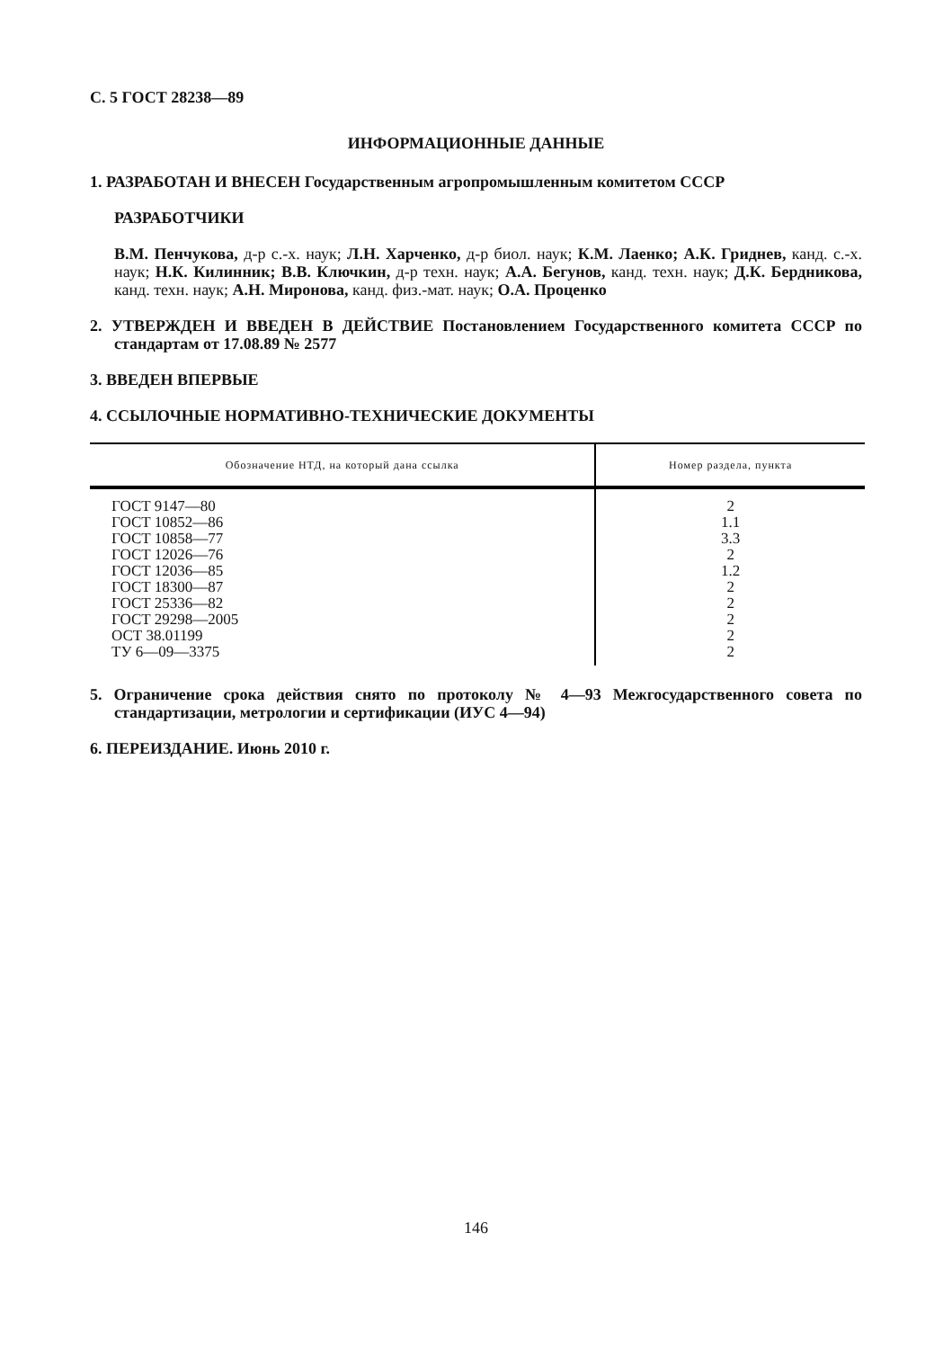С. 5 ГОСТ 28238—89
ИНФОРМАЦИОННЫЕ ДАННЫЕ
1. РАЗРАБОТАН И ВНЕСЕН Государственным агропромышленным комитетом СССР
РАЗРАБОТЧИКИ
В.М. Пенчукова, д-р с.-х. наук; Л.Н. Харченко, д-р биол. наук; К.М. Лаенко; А.К. Гриднев, канд. с.-х. наук; Н.К. Килинник; В.В. Ключкин, д-р техн. наук; А.А. Бегунов, канд. техн. наук; Д.К. Бердникова, канд. техн. наук; А.Н. Миронова, канд. физ.-мат. наук; О.А. Проценко
2. УТВЕРЖДЕН И ВВЕДЕН В ДЕЙСТВИЕ Постановлением Государственного комитета СССР по стандартам от 17.08.89 № 2577
3. ВВЕДЕН ВПЕРВЫЕ
4. ССЫЛОЧНЫЕ НОРМАТИВНО-ТЕХНИЧЕСКИЕ ДОКУМЕНТЫ
| Обозначение НТД, на который дана ссылка | Номер раздела, пункта |
| --- | --- |
| ГОСТ 9147—80 ГОСТ 10852—86 ГОСТ 10858—77 ГОСТ 12026—76 ГОСТ 12036—85 ГОСТ 18300—87 ГОСТ 25336—82 ГОСТ 29298—2005 ОСТ 38.01199 ТУ 6—09—3375 | 2 1.1 3.3 2 1.2 2 2 2 2 2 |
5. Ограничение срока действия снято по протоколу № 4—93 Межгосударственного совета по стандартизации, метрологии и сертификации (ИУС 4—94)
6. ПЕРЕИЗДАНИЕ. Июнь 2010 г.
146